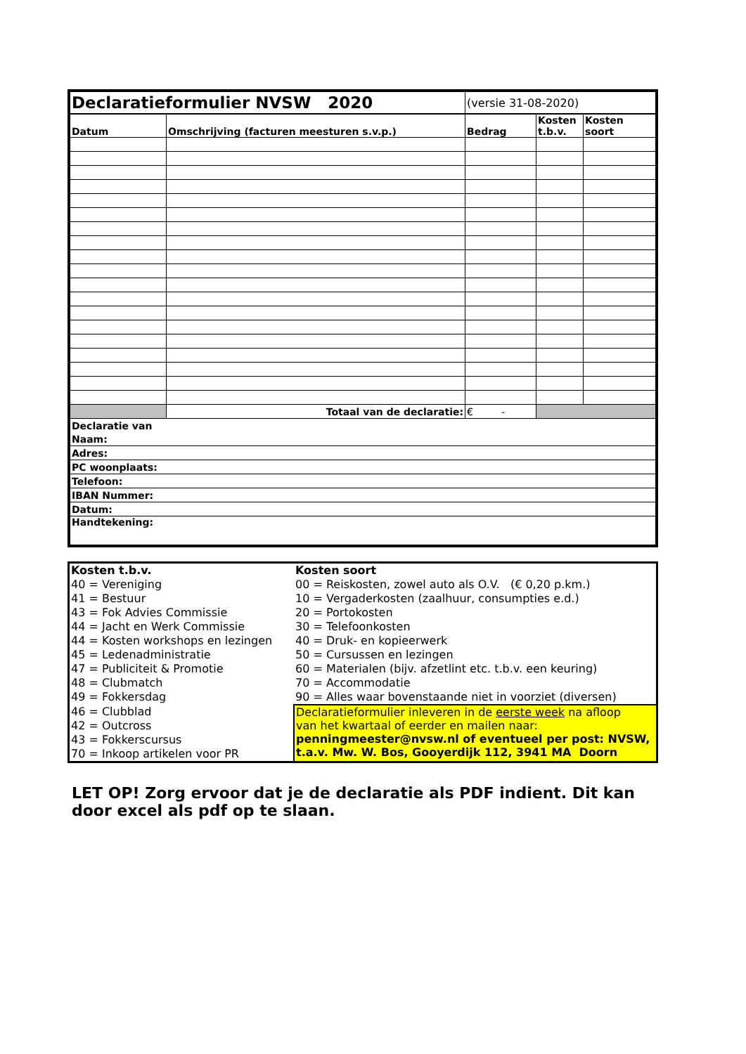| Declaratieformulier NVSW 2020 | | (versie 31-08-2020) | | |
| Datum | Omschrijving (facturen meesturen s.v.p.) | Bedrag | Kosten t.b.v. | Kosten soort |
| | Totaal van de declaratie: | € - | | |
| / Declaratie van / / Naam: / / Adres: / / PC woonplaats: / / Telefoon: / / IBAN Nummer: / / Datum: / / Handtekening: / | | | | |
| Kosten t.b.v. | Kosten soort |
| 40 = Vereniging | 00 = Reiskosten, zowel auto als O.V. (€ 0,20 p.km.) |
| 41 = Bestuur | 10 = Vergaderkosten (zaalhuur, consumpties e.d.) |
| 43 = Fok Advies Commissie | 20 = Portokosten |
| 44 = Jacht en Werk Commissie | 30 = Telefoonkosten |
| 44 = Kosten workshops en lezingen | 40 = Druk- en kopieerwerk |
| 45 = Ledenadministratie | 50 = Cursussen en lezingen |
| 47 = Publiciteit & Promotie | 60 = Materialen (bijv. afzetlint etc. t.b.v. een keuring) |
| 48 = Clubmatch | 70 = Accommodatie |
| 49 = Fokkersdag | 90 = Alles waar bovenstaande niet in voorziet (diversen) |
| 46 = Clubblad | Declaratieformulier inleveren in de eerste week na afloop van het kwartaal of eerder en mailen naar: penningmeester@nvsw.nl of eventueel per post: NVSW, t.a.v. Mw. W. Bos, Gooyerdijk 112, 3941 MA Doorn |
| 42 = Outcross | |
| 43 = Fokkerscursus | |
| 70 = Inkoop artikelen voor PR | |
LET OP! Zorg ervoor dat je de declaratie als PDF indient. Dit kan door excel als pdf op te slaan.